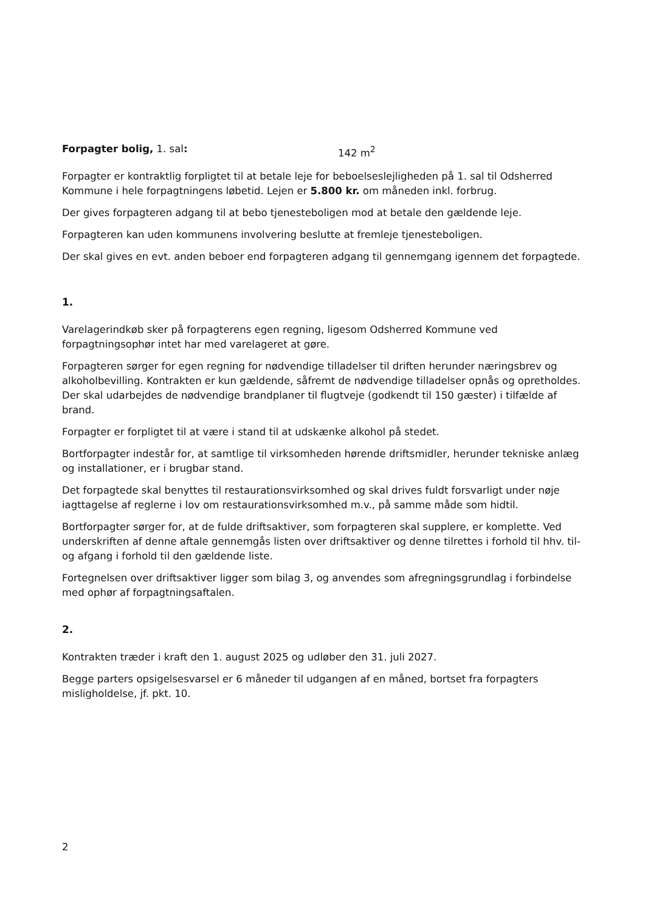Forpagter bolig, 1. sal: 142 m<sup>2</sup>
Forpagter er kontraktlig forpligtet til at betale leje for beboelseslejligheden på 1. sal til Odsherred Kommune i hele forpagtningens løbetid. Lejen er 5.800 kr. om måneden inkl. forbrug.
Der gives forpagteren adgang til at bebo tjenesteboligen mod at betale den gældende leje.
Forpagteren kan uden kommunens involvering beslutte at fremleje tjenesteboligen.
Der skal gives en evt. anden beboer end forpagteren adgang til gennemgang igennem det forpagtede.
1.
Varelagerindkøb sker på forpagterens egen regning, ligesom Odsherred Kommune ved forpagtningsophør intet har med varelageret at gøre.
Forpagteren sørger for egen regning for nødvendige tilladelser til driften herunder næringsbrev og alkoholbevilling. Kontrakten er kun gældende, såfremt de nødvendige tilladelser opnås og opretholdes. Der skal udarbejdes de nødvendige brandplaner til flugtveje (godkendt til 150 gæster) i tilfælde af brand.
Forpagter er forpligtet til at være i stand til at udskænke alkohol på stedet.
Bortforpagter indestår for, at samtlige til virksomheden hørende driftsmidler, herunder tekniske anlæg og installationer, er i brugbar stand.
Det forpagtede skal benyttes til restaurationsvirksomhed og skal drives fuldt forsvarligt under nøje iagttagelse af reglerne i lov om restaurationsvirksomhed m.v., på samme måde som hidtil.
Bortforpagter sørger for, at de fulde driftsaktiver, som forpagteren skal supplere, er komplette. Ved underskriften af denne aftale gennemgås listen over driftsaktiver og denne tilrettes i forhold til hhv. til- og afgang i forhold til den gældende liste.
Fortegnelsen over driftsaktiver ligger som bilag 3, og anvendes som afregningsgrundlag i forbindelse med ophør af forpagtningsaftalen.
2.
Kontrakten træder i kraft den 1. august 2025 og udløber den 31. juli 2027.
Begge parters opsigelsesvarsel er 6 måneder til udgangen af en måned, bortset fra forpagters misligholdelse, jf. pkt. 10.
2